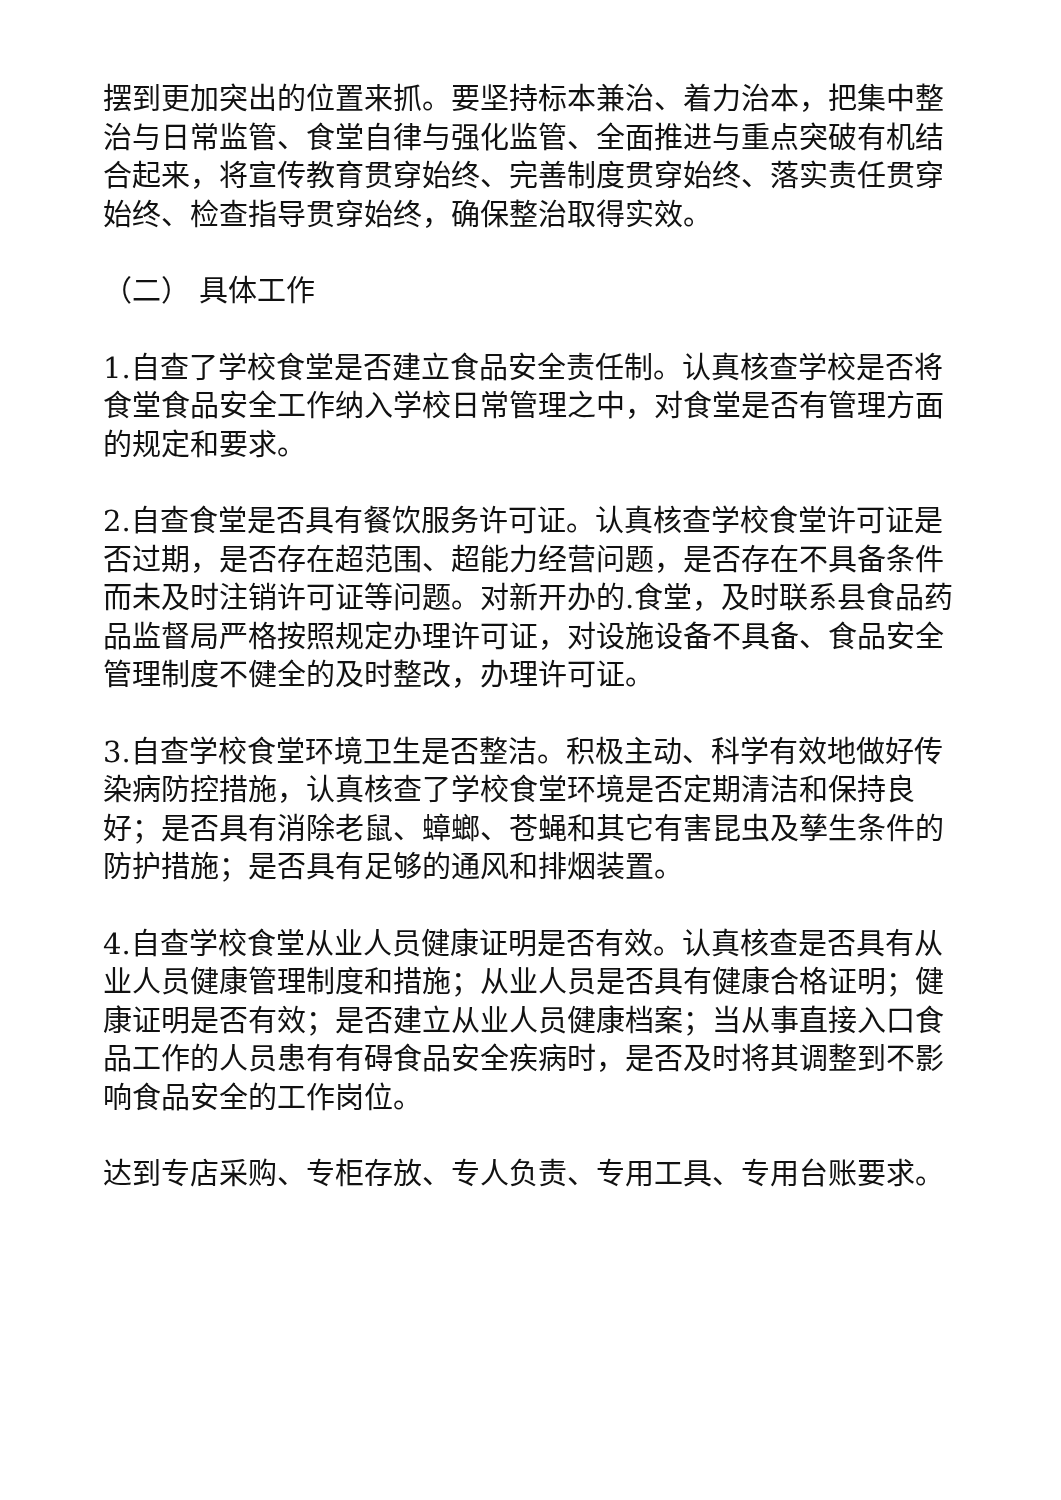摆到更加突出的位置来抓。要坚持标本兼治、着力治本，把集中整治与日常监管、食堂自律与强化监管、全面推进与重点突破有机结合起来，将宣传教育贯穿始终、完善制度贯穿始终、落实责任贯穿始终、检查指导贯穿始终，确保整治取得实效。
（二） 具体工作
1.自查了学校食堂是否建立食品安全责任制。认真核查学校是否将食堂食品安全工作纳入学校日常管理之中，对食堂是否有管理方面的规定和要求。
2.自查食堂是否具有餐饮服务许可证。认真核查学校食堂许可证是否过期，是否存在超范围、超能力经营问题，是否存在不具备条件而未及时注销许可证等问题。对新开办的.食堂，及时联系县食品药品监督局严格按照规定办理许可证，对设施设备不具备、食品安全管理制度不健全的及时整改，办理许可证。
3.自查学校食堂环境卫生是否整洁。积极主动、科学有效地做好传染病防控措施，认真核查了学校食堂环境是否定期清洁和保持良好；是否具有消除老鼠、蟑螂、苍蝇和其它有害昆虫及孳生条件的防护措施；是否具有足够的通风和排烟装置。
4.自查学校食堂从业人员健康证明是否有效。认真核查是否具有从业人员健康管理制度和措施；从业人员是否具有健康合格证明；健康证明是否有效；是否建立从业人员健康档案；当从事直接入口食品工作的人员患有有碍食品安全疾病时，是否及时将其调整到不影响食品安全的工作岗位。
达到专店采购、专柜存放、专人负责、专用工具、专用台账要求。